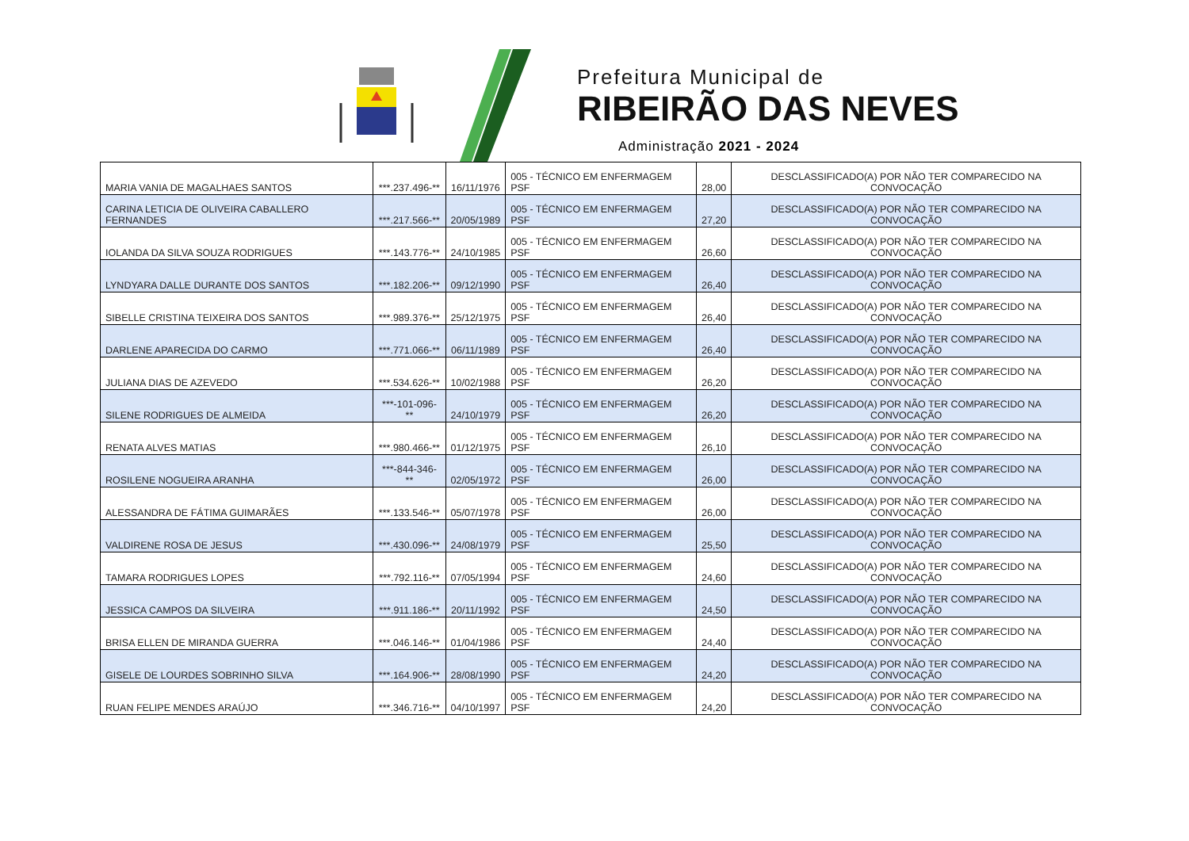Prefeitura Municipal de
RIBEIRÃO DAS NEVES
Administração 2021 - 2024
| MARIA VANIA DE MAGALHAES SANTOS | ***.237.496-** | 16/11/1976 | 005 - TÉCNICO EM ENFERMAGEM PSF | 28,00 | DESCLASSIFICADO(A) POR NÃO TER COMPARECIDO NA CONVOCAÇÃO |
| CARINA LETICIA DE OLIVEIRA CABALLERO FERNANDES | ***.217.566-** | 20/05/1989 | 005 - TÉCNICO EM ENFERMAGEM PSF | 27,20 | DESCLASSIFICADO(A) POR NÃO TER COMPARECIDO NA CONVOCAÇÃO |
| IOLANDA DA SILVA SOUZA RODRIGUES | ***.143.776-** | 24/10/1985 | 005 - TÉCNICO EM ENFERMAGEM PSF | 26,60 | DESCLASSIFICADO(A) POR NÃO TER COMPARECIDO NA CONVOCAÇÃO |
| LYNDYARA DALLE DURANTE DOS SANTOS | ***.182.206-** | 09/12/1990 | 005 - TÉCNICO EM ENFERMAGEM PSF | 26,40 | DESCLASSIFICADO(A) POR NÃO TER COMPARECIDO NA CONVOCAÇÃO |
| SIBELLE CRISTINA TEIXEIRA DOS SANTOS | ***.989.376-** | 25/12/1975 | 005 - TÉCNICO EM ENFERMAGEM PSF | 26,40 | DESCLASSIFICADO(A) POR NÃO TER COMPARECIDO NA CONVOCAÇÃO |
| DARLENE APARECIDA DO CARMO | ***.771.066-** | 06/11/1989 | 005 - TÉCNICO EM ENFERMAGEM PSF | 26,40 | DESCLASSIFICADO(A) POR NÃO TER COMPARECIDO NA CONVOCAÇÃO |
| JULIANA DIAS DE AZEVEDO | ***.534.626-** | 10/02/1988 | 005 - TÉCNICO EM ENFERMAGEM PSF | 26,20 | DESCLASSIFICADO(A) POR NÃO TER COMPARECIDO NA CONVOCAÇÃO |
| SILENE RODRIGUES DE ALMEIDA | ***-101-096-** | 24/10/1979 | 005 - TÉCNICO EM ENFERMAGEM PSF | 26,20 | DESCLASSIFICADO(A) POR NÃO TER COMPARECIDO NA CONVOCAÇÃO |
| RENATA ALVES MATIAS | ***.980.466-** | 01/12/1975 | 005 - TÉCNICO EM ENFERMAGEM PSF | 26,10 | DESCLASSIFICADO(A) POR NÃO TER COMPARECIDO NA CONVOCAÇÃO |
| ROSILENE NOGUEIRA ARANHA | ***-844-346-** | 02/05/1972 | 005 - TÉCNICO EM ENFERMAGEM PSF | 26,00 | DESCLASSIFICADO(A) POR NÃO TER COMPARECIDO NA CONVOCAÇÃO |
| ALESSANDRA DE FÁTIMA GUIMARÃES | ***.133.546-** | 05/07/1978 | 005 - TÉCNICO EM ENFERMAGEM PSF | 26,00 | DESCLASSIFICADO(A) POR NÃO TER COMPARECIDO NA CONVOCAÇÃO |
| VALDIRENE ROSA DE JESUS | ***.430.096-** | 24/08/1979 | 005 - TÉCNICO EM ENFERMAGEM PSF | 25,50 | DESCLASSIFICADO(A) POR NÃO TER COMPARECIDO NA CONVOCAÇÃO |
| TAMARA RODRIGUES LOPES | ***.792.116-** | 07/05/1994 | 005 - TÉCNICO EM ENFERMAGEM PSF | 24,60 | DESCLASSIFICADO(A) POR NÃO TER COMPARECIDO NA CONVOCAÇÃO |
| JESSICA CAMPOS DA SILVEIRA | ***.911.186-** | 20/11/1992 | 005 - TÉCNICO EM ENFERMAGEM PSF | 24,50 | DESCLASSIFICADO(A) POR NÃO TER COMPARECIDO NA CONVOCAÇÃO |
| BRISA ELLEN DE MIRANDA GUERRA | ***.046.146-** | 01/04/1986 | 005 - TÉCNICO EM ENFERMAGEM PSF | 24,40 | DESCLASSIFICADO(A) POR NÃO TER COMPARECIDO NA CONVOCAÇÃO |
| GISELE DE LOURDES SOBRINHO SILVA | ***.164.906-** | 28/08/1990 | 005 - TÉCNICO EM ENFERMAGEM PSF | 24,20 | DESCLASSIFICADO(A) POR NÃO TER COMPARECIDO NA CONVOCAÇÃO |
| RUAN FELIPE MENDES ARAÚJO | ***.346.716-** | 04/10/1997 | 005 - TÉCNICO EM ENFERMAGEM PSF | 24,20 | DESCLASSIFICADO(A) POR NÃO TER COMPARECIDO NA CONVOCAÇÃO |